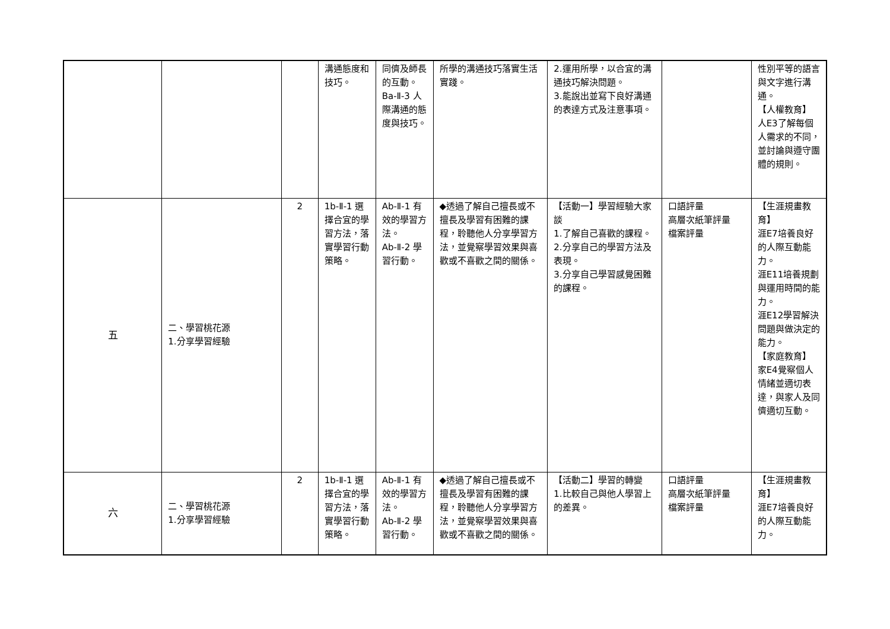| | | | 溝通態度和技巧。 | 同儕及師長的互動。 Ba-Ⅱ-3 人際溝通的態度與技巧。 | 所學的溝通技巧落實生活實踐。 | 2.運用所學，以合宜的溝通技巧解決問題。 3.能說出並寫下良好溝通的表達方式及注意事項。 | | 性別平等的語言與文字進行溝通。 【人權教育】 人E3了解每個人需求的不同，並討論與遵守團體的規則。 |
| 五 | 二、學習桃花源 1.分享學習經驗 | 2 | 1b-Ⅱ-1 選擇合宜的學習方法，落實學習行動策略。 | Ab-Ⅱ-1 有效的學習方法。 Ab-Ⅱ-2 學習行動。 | ◆透過了解自己擅長或不擅長及學習有困難的課程，聆聽他人分享學習方法，並覺察學習效果與喜歡或不喜歡之間的關係。 | 【活動一】學習經驗大家談 1.了解自己喜歡的課程。 2.分享自己的學習方法及表現。 3.分享自己學習感覺困難的課程。 | 口語評量 高層次紙筆評量 檔案評量 | 【生涯規畫教育】 涯E7培養良好的人際互動能力。 涯E11培養規劃與運用時間的能力。 涯E12學習解決問題與做決定的能力。 【家庭教育】 家E4覺察個人情緒並適切表達，與家人及同儕適切互動。 |
| 六 | 二、學習桃花源 1.分享學習經驗 | 2 | 1b-Ⅱ-1 選擇合宜的學習方法，落實學習行動策略。 | Ab-Ⅱ-1 有效的學習方法。 Ab-Ⅱ-2 學習行動。 | ◆透過了解自己擅長或不擅長及學習有困難的課程，聆聽他人分享學習方法，並覺察學習效果與喜歡或不喜歡之間的關係。 | 【活動二】學習的轉變 1.比較自己與他人學習上的差異。 | 口語評量 高層次紙筆評量 檔案評量 | 【生涯規畫教育】 涯E7培養良好的人際互動能力。 |